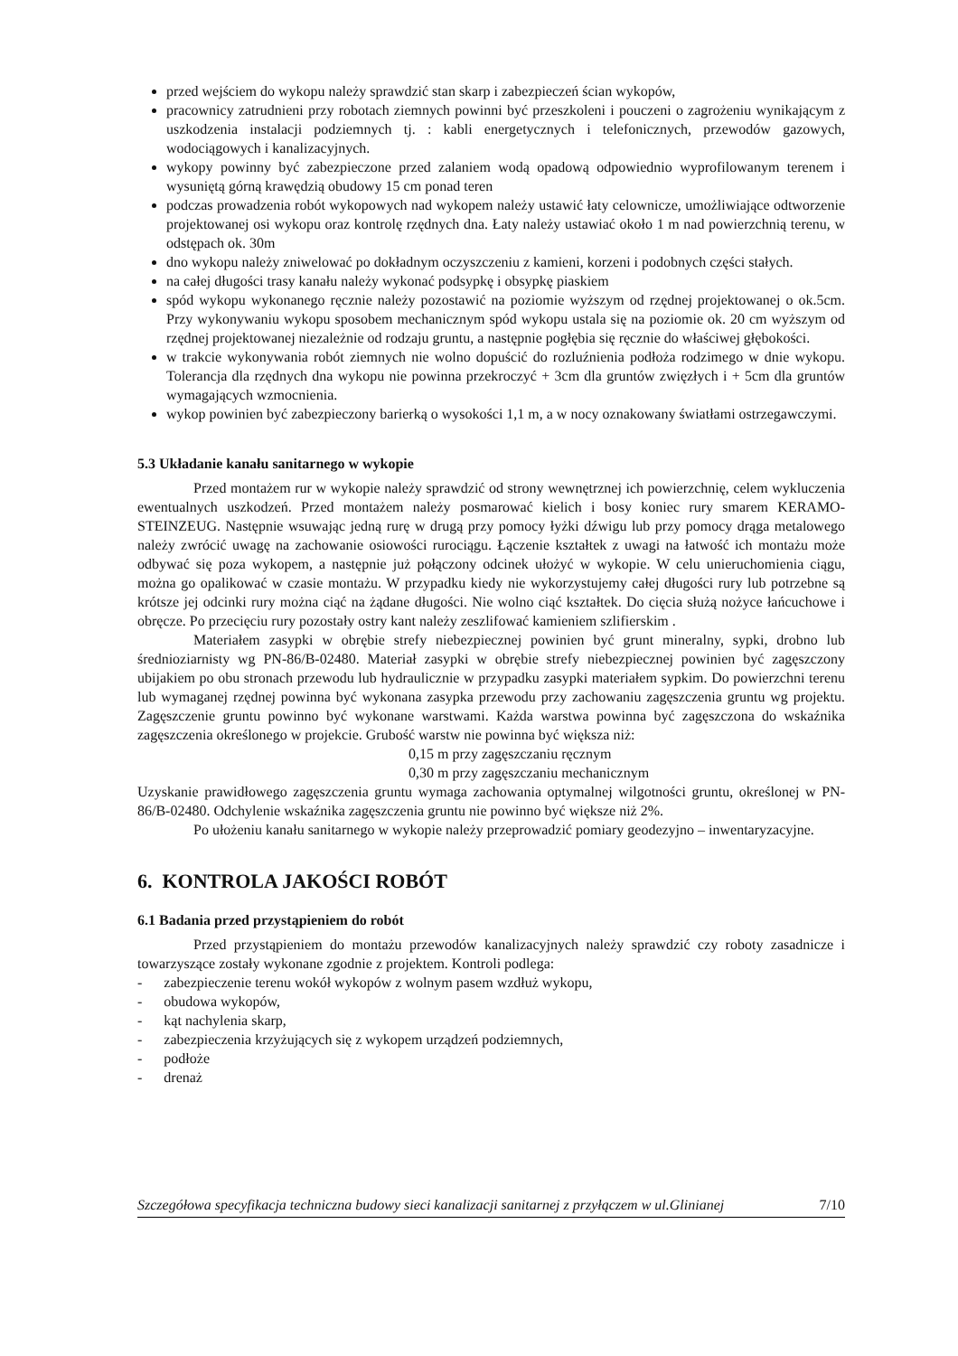przed wejściem do wykopu należy sprawdzić stan skarp i zabezpieczeń ścian wykopów,
pracownicy zatrudnieni przy robotach ziemnych powinni być przeszkoleni i pouczeni o zagrożeniu wynikającym z uszkodzenia instalacji podziemnych tj. : kabli energetycznych i telefonicznych, przewodów gazowych, wodociągowych i kanalizacyjnych.
wykopy powinny być zabezpieczone przed zalaniem wodą opadową odpowiednio wyprofilowanym terenem i wysuniętą górną krawędzią obudowy 15 cm ponad teren
podczas prowadzenia robót wykopowych nad wykopem należy ustawić łaty celownicze, umożliwiające odtworzenie projektowanej osi wykopu oraz kontrolę rzędnych dna. Łaty należy ustawiać około 1 m nad powierzchnią terenu, w odstępach ok. 30m
dno wykopu należy zniwelować po dokładnym oczyszczeniu z kamieni, korzeni i podobnych części stałych.
na całej długości trasy kanału należy wykonać podsypkę i obsypkę piaskiem
spód wykopu wykonanego ręcznie należy pozostawić na poziomie wyższym od rzędnej projektowanej o ok.5cm. Przy wykonywaniu wykopu sposobem mechanicznym spód wykopu ustala się na poziomie ok. 20 cm wyższym od rzędnej projektowanej niezależnie od rodzaju gruntu, a następnie pogłębia się ręcznie do właściwej głębokości.
w trakcie wykonywania robót ziemnych nie wolno dopuścić do rozluźnienia podłoża rodzimego w dnie wykopu. Tolerancja dla rzędnych dna wykopu nie powinna przekroczyć + 3cm dla gruntów zwięzłych i + 5cm dla gruntów wymagających wzmocnienia.
wykop powinien być zabezpieczony barierką o wysokości 1,1 m, a w nocy oznakowany światłami ostrzegawczymi.
5.3 Układanie kanału sanitarnego w wykopie
Przed montażem rur w wykopie należy sprawdzić od strony wewnętrznej ich powierzchnię, celem wykluczenia ewentualnych uszkodzeń. Przed montażem należy posmarować kielich i bosy koniec rury smarem KERAMO-STEINZEUG. Następnie wsuwając jedną rurę w drugą przy pomocy łyżki dźwigu lub przy pomocy drąga metalowego należy zwrócić uwagę na zachowanie osiowości rurociągu. Łączenie kształtek z uwagi na łatwość ich montażu może odbywać się poza wykopem, a następnie już połączony odcinek ułożyć w wykopie. W celu unieruchomienia ciągu, można go opalikować w czasie montażu. W przypadku kiedy nie wykorzystujemy całej długości rury lub potrzebne są krótsze jej odcinki rury można ciąć na żądane długości. Nie wolno ciąć kształtek. Do cięcia służą nożyce łańcuchowe i obręcze. Po przecięciu rury pozostały ostry kant należy zeszlifować kamieniem szlifierskim .
Materiałem zasypki w obrębie strefy niebezpiecznej powinien być grunt mineralny, sypki, drobno lub średnioziarnisty wg PN-86/B-02480. Materiał zasypki w obrębie strefy niebezpiecznej powinien być zagęszczony ubijakiem po obu stronach przewodu lub hydraulicznie w przypadku zasypki materiałem sypkim. Do powierzchni terenu lub wymaganej rzędnej powinna być wykonana zasypka przewodu przy zachowaniu zagęszczenia gruntu wg projektu. Zagęszczenie gruntu powinno być wykonane warstwami. Każda warstwa powinna być zagęszczona do wskaźnika zagęszczenia określonego w projekcie. Grubość warstw nie powinna być większa niż:
0,15 m przy zagęszczaniu ręcznym
0,30 m przy zagęszczaniu mechanicznym
Uzyskanie prawidłowego zagęszczenia gruntu wymaga zachowania optymalnej wilgotności gruntu, określonej w PN-86/B-02480. Odchylenie wskaźnika zagęszczenia gruntu nie powinno być większe niż 2%.
Po ułożeniu kanału sanitarnego w wykopie należy przeprowadzić pomiary geodezyjno – inwentaryzacyjne.
6. KONTROLA JAKOŚCI ROBÓT
6.1 Badania przed przystąpieniem do robót
Przed przystąpieniem do montażu przewodów kanalizacyjnych należy sprawdzić czy roboty zasadnicze i towarzyszące zostały wykonane zgodnie z projektem. Kontroli podlega:
- zabezpieczenie terenu wokół wykopów z wolnym pasem wzdłuż wykopu,
- obudowa wykopów,
- kąt nachylenia skarp,
- zabezpieczenia krzyżujących się z wykopem urządzeń podziemnych,
- podłoże
- drenaż
Szczegółowa specyfikacja techniczna budowy sieci kanalizacji sanitarnej z przyłączem w ul.Glinianej 7/10